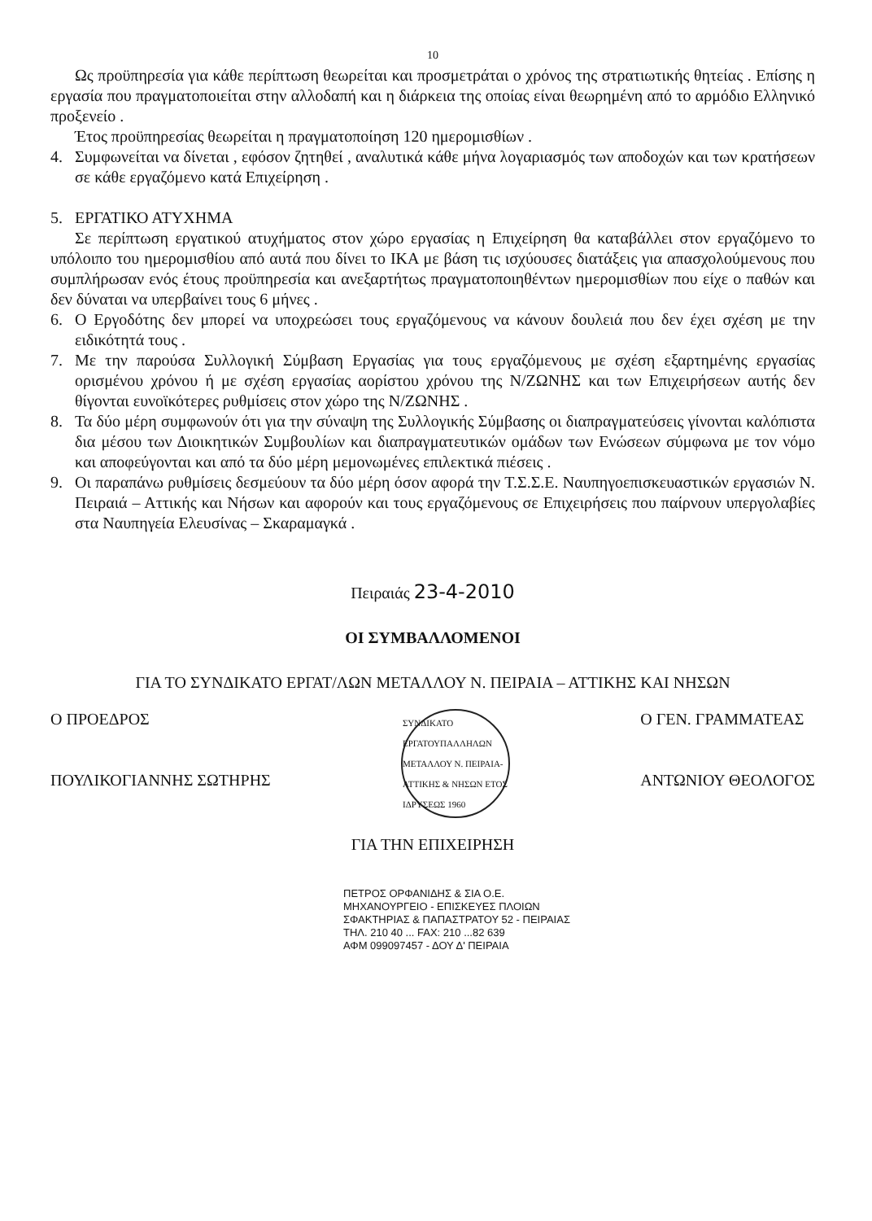10
Ως προϋπηρεσία για κάθε περίπτωση θεωρείται και προσμετράται ο χρόνος της στρατιωτικής θητείας . Επίσης η εργασία που πραγματοποιείται στην αλλοδαπή και η διάρκεια της οποίας είναι θεωρημένη από το αρμόδιο Ελληνικό προξενείο .
Έτος προϋπηρεσίας θεωρείται η πραγματοποίηση 120 ημερομισθίων .
4. Συμφωνείται να δίνεται , εφόσον ζητηθεί , αναλυτικά κάθε μήνα λογαριασμός των αποδοχών και των κρατήσεων σε κάθε εργαζόμενο κατά Επιχείρηση .
5. ΕΡΓΑΤΙΚΟ ΑΤΥΧΗΜΑ
Σε περίπτωση εργατικού ατυχήματος στον χώρο εργασίας η Επιχείρηση θα καταβάλλει στον εργαζόμενο το υπόλοιπο του ημερομισθίου από αυτά που δίνει το ΙΚΑ με βάση τις ισχύουσες διατάξεις για απασχολούμενους που συμπλήρωσαν ενός έτους προϋπηρεσία και ανεξαρτήτως πραγματοποιηθέντων ημερομισθίων που είχε ο παθών και δεν δύναται να υπερβαίνει τους 6 μήνες .
6. Ο Εργοδότης δεν μπορεί να υποχρεώσει τους εργαζόμενους να κάνουν δουλειά που δεν έχει σχέση με την ειδικότητά τους .
7. Με την παρούσα Συλλογική Σύμβαση Εργασίας για τους εργαζόμενους με σχέση εξαρτημένης εργασίας ορισμένου χρόνου ή με σχέση εργασίας αορίστου χρόνου της Ν/ΖΩΝΗΣ και των Επιχειρήσεων αυτής δεν θίγονται ευνοϊκότερες ρυθμίσεις στον χώρο της Ν/ΖΩΝΗΣ .
8. Τα δύο μέρη συμφωνούν ότι για την σύναψη της Συλλογικής Σύμβασης οι διαπραγματεύσεις γίνονται καλόπιστα δια μέσου των Διοικητικών Συμβουλίων και διαπραγματευτικών ομάδων των Ενώσεων σύμφωνα με τον νόμο και αποφεύγονται και από τα δύο μέρη μεμονωμένες επιλεκτικά πιέσεις .
9. Οι παραπάνω ρυθμίσεις δεσμεύουν τα δύο μέρη όσον αφορά την Τ.Σ.Σ.Ε. Ναυπηγοεπισκευαστικών εργασιών Ν. Πειραιά – Αττικής και Νήσων και αφορούν και τους εργαζόμενους σε Επιχειρήσεις που παίρνουν υπεργολαβίες στα Ναυπηγεία Ελευσίνας – Σκαραμαγκά .
Πειραιάς 23-4-2010
ΟΙ ΣΥΜΒΑΛΛΟΜΕΝΟΙ
ΓΙΑ ΤΟ ΣΥΝΔΙΚΑΤΟ ΕΡΓΑΤ/ΛΩΝ ΜΕΤΑΛΛΟΥ Ν. ΠΕΙΡΑΙΑ – ΑΤΤΙΚΗΣ ΚΑΙ ΝΗΣΩΝ
Ο ΠΡΟΕΔΡΟΣ
ΠΟΥΛΙΚΟΓΙΑΝΝΗΣ ΣΩΤΗΡΗΣ
ΣΥΝΔΙΚΑΤΟ ΕΡΓΑΤΟΥΠΑΛΛΗΛΩΝ ΜΕΤΑΛΛΟΥ Ν. ΠΕΙΡΑΙΑ-ΑΤΤΙΚΗΣ & ΝΗΣΩΝ ΕΤΟΣ ΙΔΡΥΣΕΩΣ 1960
Ο ΓΕΝ. ΓΡΑΜΜΑΤΕΑΣ
ΑΝΤΩΝΙΟΥ ΘΕΟΛΟΓΟΣ
ΓΙΑ ΤΗΝ ΕΠΙΧΕΙΡΗΣΗ
ΠΕΤΡΟΣ ΟΡΦΑΝΙΔΗΣ & ΣΙΑ Ο.Ε.
ΜΗΧΑΝΟΥΡΓΕΙΟ - ΕΠΙΣΚΕΥΕΣ ΠΛΟΙΩΝ
ΣΦΑΚΤΗΡΙΑΣ & ΠΑΠΑΣΤΡΑΤΟΥ 52 - ΠΕΙΡΑΙΑΣ
ΤΗΛ. 210 40 ... FAX: 210 ...82 639
ΑΦΜ 099097457 - ΔΟΥ Δ' ΠΕΙΡΑΙΑ